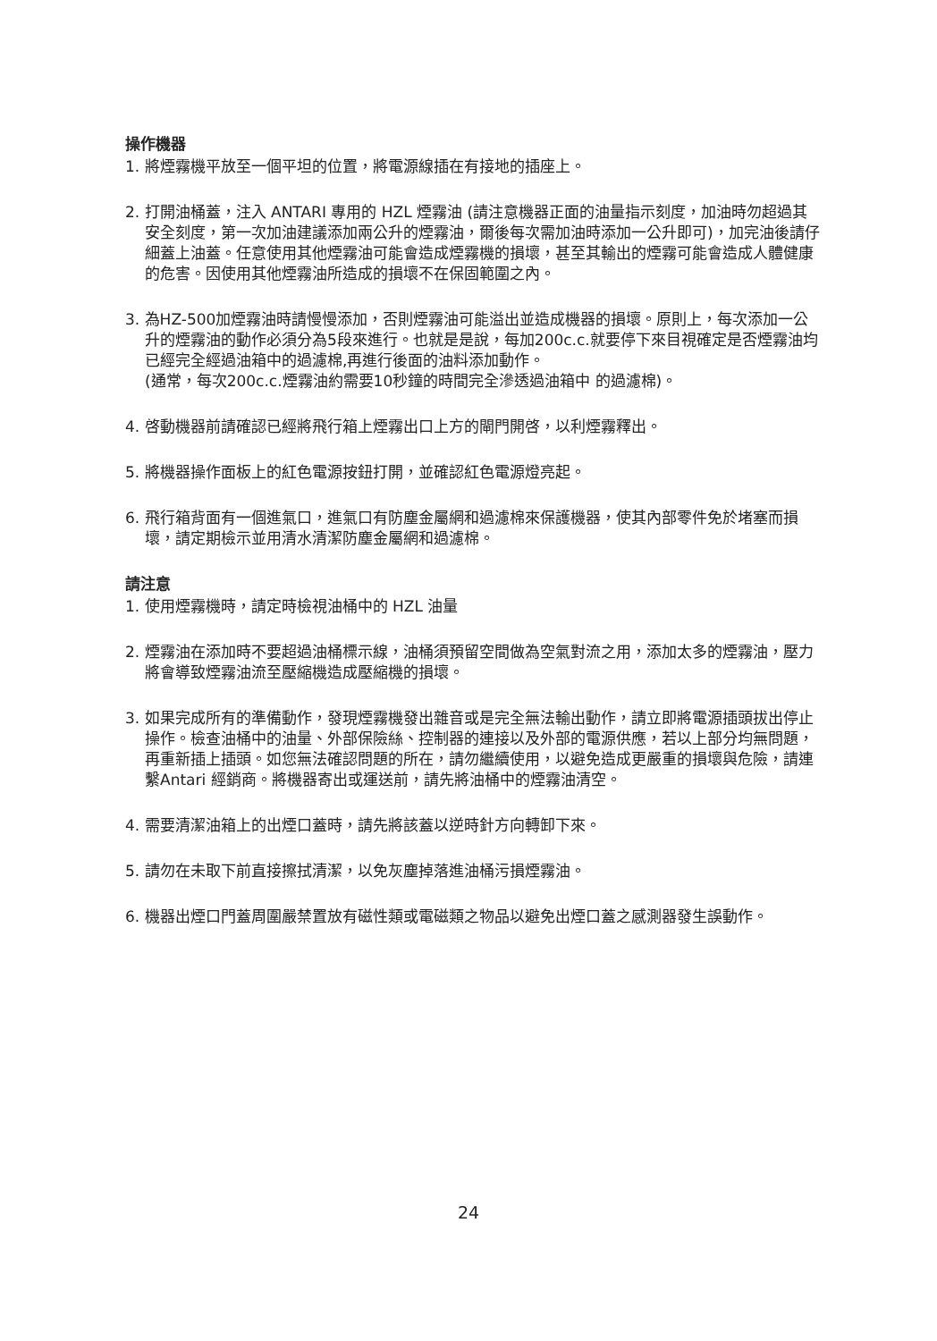操作機器
1. 將煙霧機平放至一個平坦的位置，將電源線插在有接地的插座上。
2. 打開油桶蓋，注入 ANTARI 專用的 HZL 煙霧油 (請注意機器正面的油量指示刻度，加油時勿超過其安全刻度，第一次加油建議添加兩公升的煙霧油，爾後每次需加油時添加一公升即可)，加完油後請仔細蓋上油蓋。任意使用其他煙霧油可能會造成煙霧機的損壞，甚至其輸出的煙霧可能會造成人體健康的危害。因使用其他煙霧油所造成的損壞不在保固範圍之內。
3. 為HZ-500加煙霧油時請慢慢添加，否則煙霧油可能溢出並造成機器的損壞。原則上，每次添加一公升的煙霧油的動作必須分為5段來進行。也就是是說，每加200c.c.就要停下來目視確定是否煙霧油均已經完全經過油箱中的過濾棉,再進行後面的油料添加動作。
(通常，每次200c.c.煙霧油約需要10秒鐘的時間完全滲透過油箱中 的過濾棉)。
4. 啓動機器前請確認已經將飛行箱上煙霧出口上方的閘門開啓，以利煙霧釋出。
5. 將機器操作面板上的紅色電源按鈕打開，並確認紅色電源燈亮起。
6. 飛行箱背面有一個進氣口，進氣口有防塵金屬網和過濾棉來保護機器，使其內部零件免於堵塞而損壞，請定期檢示並用清水清潔防塵金屬網和過濾棉。
請注意
1. 使用煙霧機時，請定時檢視油桶中的 HZL 油量
2. 煙霧油在添加時不要超過油桶標示線，油桶須預留空間做為空氣對流之用，添加太多的煙霧油，壓力將會導致煙霧油流至壓縮機造成壓縮機的損壞。
3. 如果完成所有的準備動作，發現煙霧機發出雜音或是完全無法輸出動作，請立即將電源插頭拔出停止操作。檢查油桶中的油量、外部保險絲、控制器的連接以及外部的電源供應，若以上部分均無問題，再重新插上插頭。如您無法確認問題的所在，請勿繼續使用，以避免造成更嚴重的損壞與危險，請連繫Antari 經銷商。將機器寄出或運送前，請先將油桶中的煙霧油清空。
4. 需要清潔油箱上的出煙口蓋時，請先將該蓋以逆時針方向轉卸下來。
5. 請勿在未取下前直接擦拭清潔，以免灰塵掉落進油桶污損煙霧油。
6. 機器出煙口門蓋周圍嚴禁置放有磁性類或電磁類之物品以避免出煙口蓋之感測器發生誤動作。
24